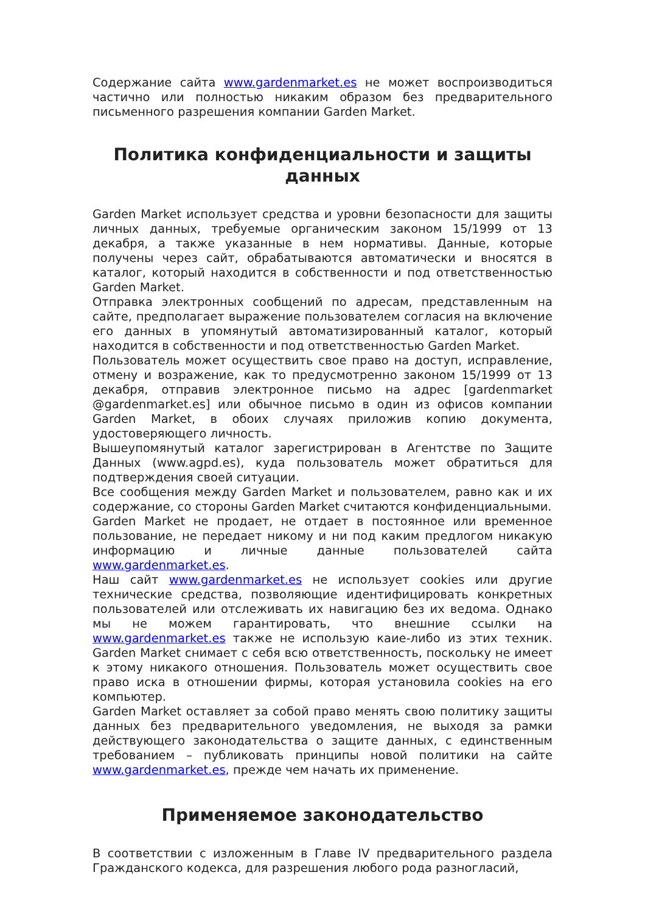Содержание сайта www.gardenmarket.es не может воспроизводиться частично или полностью никаким образом без предварительного письменного разрешения компании Garden Market.
Политика конфиденциальности и защиты данных
Garden Market использует средства и уровни безопасности для защиты личных данных, требуемые органическим законом 15/1999 от 13 декабря, а также указанные в нем нормативы. Данные, которые получены через сайт, обрабатываются автоматически и вносятся в каталог, который находится в собственности и под ответственностью Garden Market.
Отправка электронных сообщений по адресам, представленным на сайте, предполагает выражение пользователем согласия на включение его данных в упомянутый автоматизированный каталог, который находится в собственности и под ответственностью Garden Market.
Пользователь может осуществить свое право на доступ, исправление, отмену и возражение, как то предусмотренно законом 15/1999 от 13 декабря, отправив электронное письмо на адрес [gardenmarket @gardenmarket.es] или обычное письмо в один из офисов компании Garden Market, в обоих случаях приложив копию документа, удостоверяющего личность.
Вышеупомянутый каталог зарегистрирован в Агентстве по Защите Данных (www.agpd.es), куда пользователь может обратиться для подтверждения своей ситуации.
Все сообщения между Garden Market и пользователем, равно как и их содержание, со стороны Garden Market считаются конфиденциальными.
Garden Market не продает, не отдает в постоянное или временное пользование, не передает никому и ни под каким предлогом никакую информацию и личные данные пользователей сайта www.gardenmarket.es.
Наш сайт www.gardenmarket.es не использует cookies или другие технические средства, позволяющие идентифицировать конкретных пользователей или отслеживать их навигацию без их ведома. Однако мы не можем гарантировать, что внешние ссылки на www.gardenmarket.es также не использую каие-либо из этих техник. Garden Market снимает с себя всю ответственность, поскольку не имеет к этому никакого отношения. Пользователь может осуществить свое право иска в отношении фирмы, которая установила cookies на его компьютер.
Garden Market оставляет за собой право менять свою политику защиты данных без предварительного уведомления, не выходя за рамки действующего законодательства о защите данных, с единственным требованием – публиковать принципы новой политики на сайте www.gardenmarket.es, прежде чем начать их применение.
Применяемое законодательство
В соответствии с изложенным в Главе IV предварительного раздела Гражданского кодекса, для разрешения любого рода разногласий,